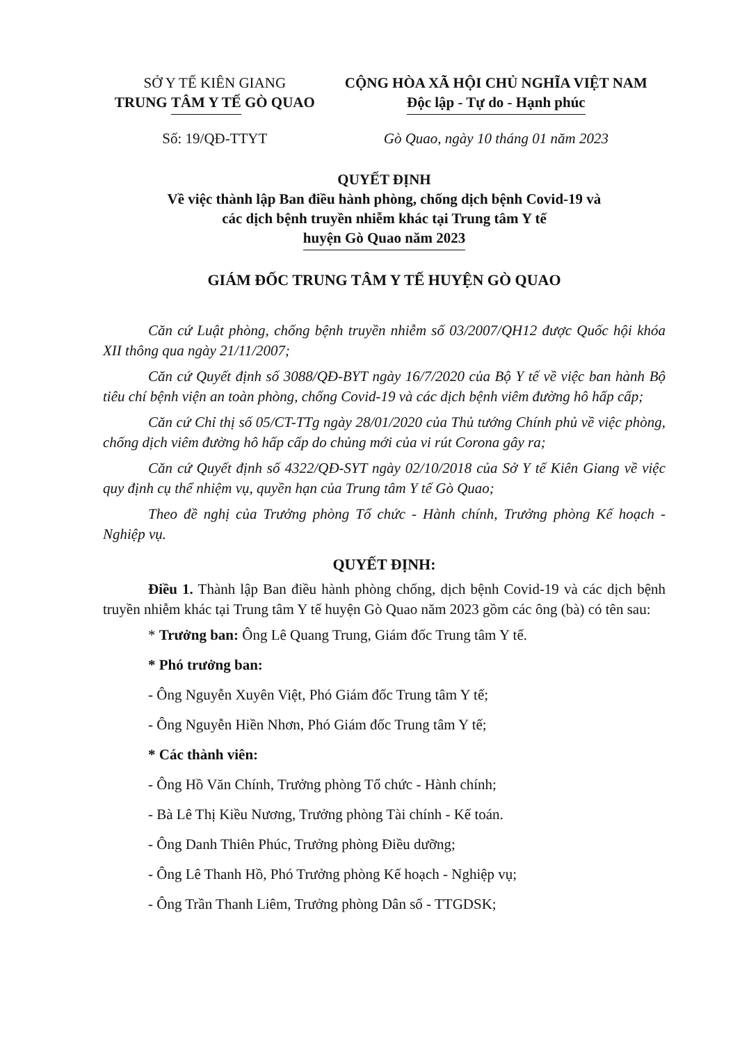SỞ Y TẾ KIÊN GIANG
TRUNG TÂM Y TẾ GÒ QUAO
CỘNG HÒA XÃ HỘI CHỦ NGHĨA VIỆT NAM
Độc lập - Tự do - Hạnh phúc
Số: 19/QĐ-TTYT Gò Quao, ngày 10 tháng 01 năm 2023
QUYẾT ĐỊNH
Về việc thành lập Ban điều hành phòng, chống dịch bệnh Covid-19 và
các dịch bệnh truyền nhiễm khác tại Trung tâm Y tế
huyện Gò Quao năm 2023
GIÁM ĐỐC TRUNG TÂM Y TẾ HUYỆN GÒ QUAO
Căn cứ Luật phòng, chống bệnh truyền nhiễm số 03/2007/QH12 được Quốc hội khóa XII thông qua ngày 21/11/2007;
Căn cứ Quyết định số 3088/QĐ-BYT ngày 16/7/2020 của Bộ Y tế về việc ban hành Bộ tiêu chí bệnh viện an toàn phòng, chống Covid-19 và các dịch bệnh viêm đường hô hấp cấp;
Căn cứ Chỉ thị số 05/CT-TTg ngày 28/01/2020 của Thủ tướng Chính phủ về việc phòng, chống dịch viêm đường hô hấp cấp do chủng mới của vi rút Corona gây ra;
Căn cứ Quyết định số 4322/QĐ-SYT ngày 02/10/2018 của Sở Y tế Kiên Giang về việc quy định cụ thể nhiệm vụ, quyền hạn của Trung tâm Y tế Gò Quao;
Theo đề nghị của Trưởng phòng Tổ chức - Hành chính, Trưởng phòng Kế hoạch - Nghiệp vụ.
QUYẾT ĐỊNH:
Điều 1. Thành lập Ban điều hành phòng chống, dịch bệnh Covid-19 và các dịch bệnh truyền nhiễm khác tại Trung tâm Y tế huyện Gò Quao năm 2023 gồm các ông (bà) có tên sau:
* Trưởng ban: Ông Lê Quang Trung, Giám đốc Trung tâm Y tế.
* Phó trưởng ban:
- Ông Nguyễn Xuyên Việt, Phó Giám đốc Trung tâm Y tế;
- Ông Nguyễn Hiền Nhơn, Phó Giám đốc Trung tâm Y tế;
* Các thành viên:
- Ông Hồ Văn Chính, Trưởng phòng Tổ chức - Hành chính;
- Bà Lê Thị Kiều Nương, Trưởng phòng Tài chính - Kế toán.
- Ông Danh Thiên Phúc, Trưởng phòng Điều dưỡng;
- Ông Lê Thanh Hồ, Phó Trưởng phòng Kế hoạch - Nghiệp vụ;
- Ông Trần Thanh Liêm, Trưởng phòng Dân số - TTGDSK;